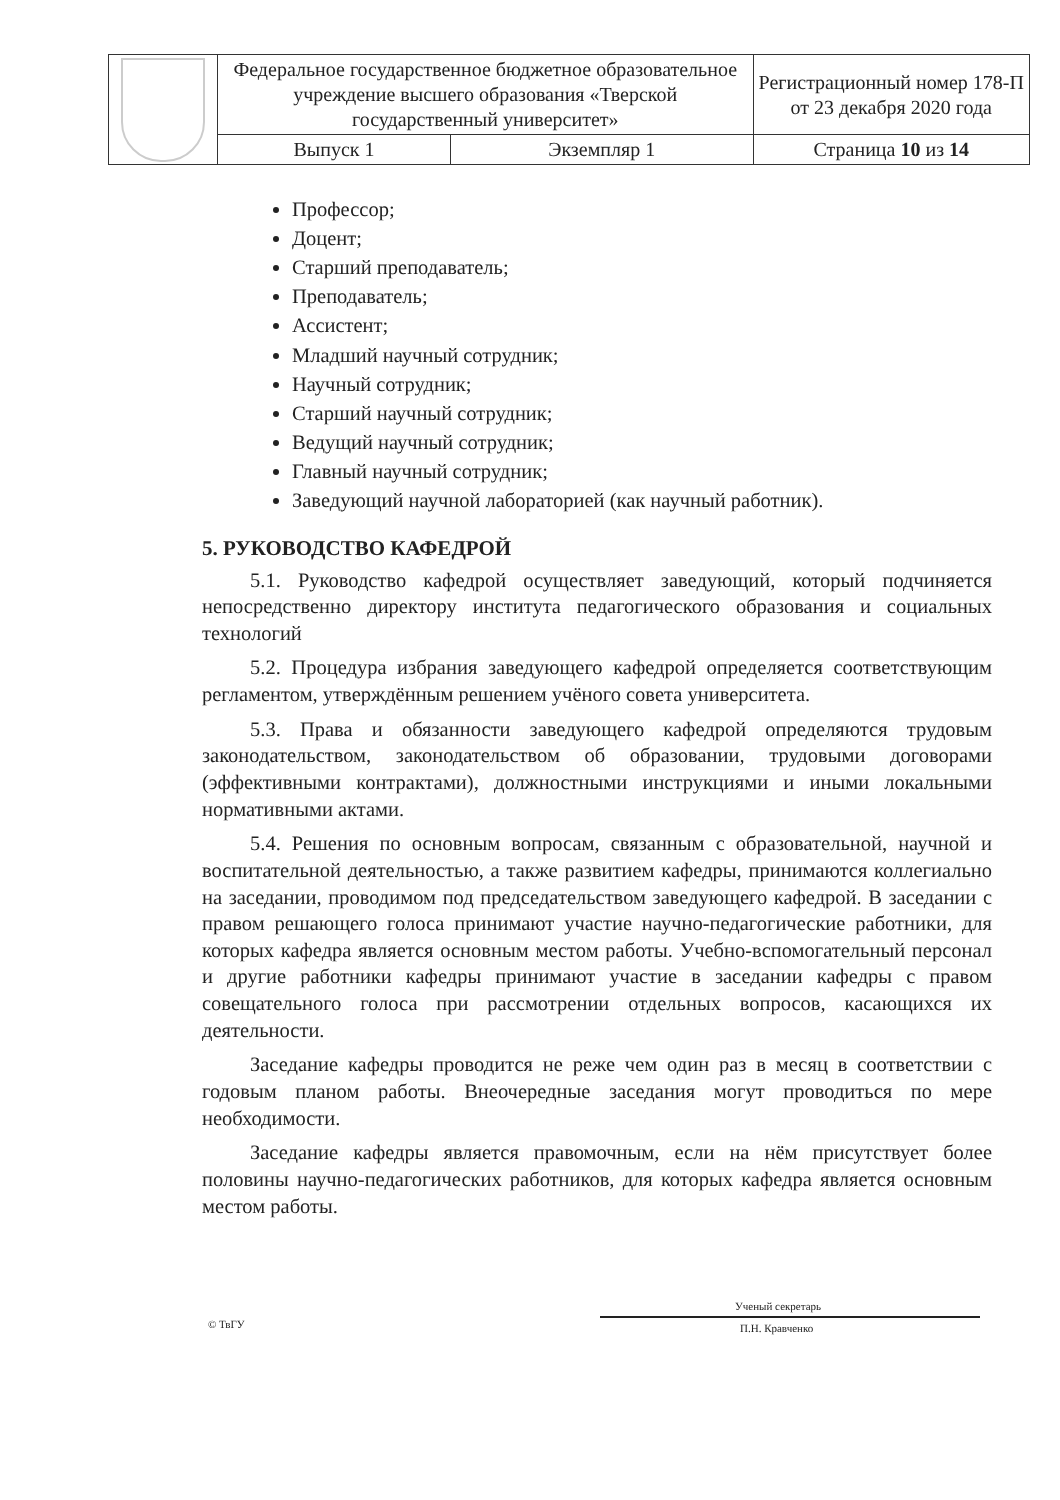| | Федеральное государственное бюджетное образовательное учреждение высшего образования «Тверской государственный университет» | | Регистрационный номер 178-П от 23 декабря 2020 года |
| | Выпуск 1 | Экземпляр 1 | Страница 10 из 14 |
Профессор;
Доцент;
Старший преподаватель;
Преподаватель;
Ассистент;
Младший научный сотрудник;
Научный сотрудник;
Старший научный сотрудник;
Ведущий научный сотрудник;
Главный научный сотрудник;
Заведующий научной лабораторией (как научный работник).
5. РУКОВОДСТВО КАФЕДРОЙ
5.1. Руководство кафедрой осуществляет заведующий, который подчиняется непосредственно директору института педагогического образования и социальных технологий
5.2. Процедура избрания заведующего кафедрой определяется соответствующим регламентом, утверждённым решением учёного совета университета.
5.3. Права и обязанности заведующего кафедрой определяются трудовым законодательством, законодательством об образовании, трудовыми договорами (эффективными контрактами), должностными инструкциями и иными локальными нормативными актами.
5.4. Решения по основным вопросам, связанным с образовательной, научной и воспитательной деятельностью, а также развитием кафедры, принимаются коллегиально на заседании, проводимом под председательством заведующего кафедрой. В заседании с правом решающего голоса принимают участие научно-педагогические работники, для которых кафедра является основным местом работы. Учебно-вспомогательный персонал и другие работники кафедры принимают участие в заседании кафедры с правом совещательного голоса при рассмотрении отдельных вопросов, касающихся их деятельности.
Заседание кафедры проводится не реже чем один раз в месяц в соответствии с годовым планом работы. Внеочередные заседания могут проводиться по мере необходимости.
Заседание кафедры является правомочным, если на нём присутствует более половины научно-педагогических работников, для которых кафедра является основным местом работы.
© ТвГУ
Ученый секретарь
П.Н. Кравченко